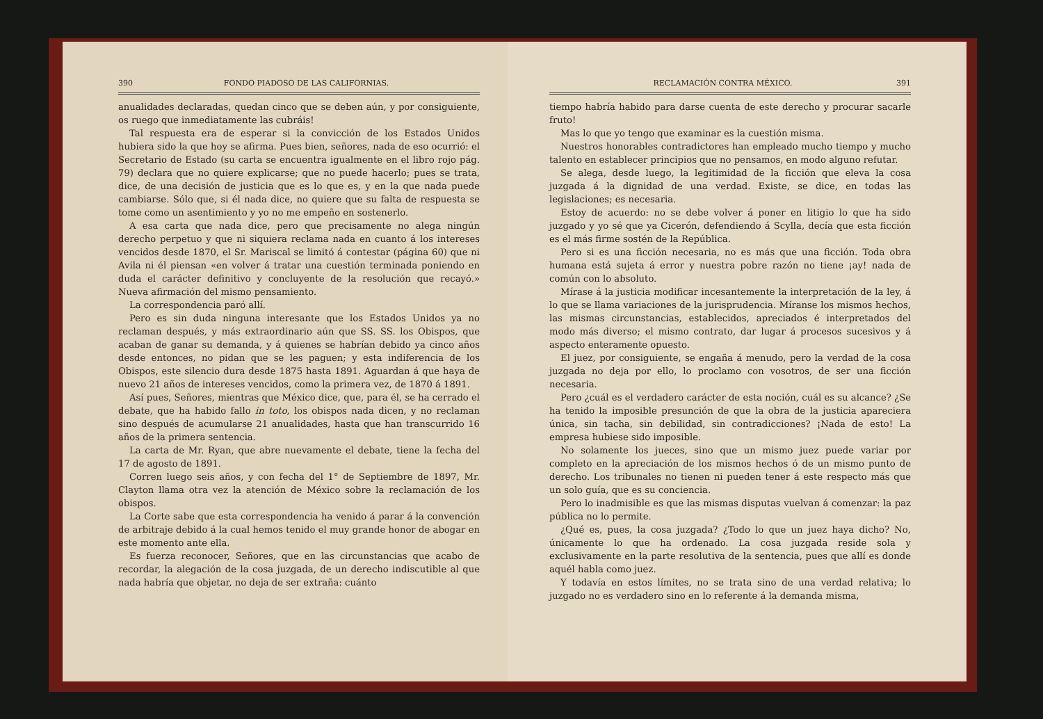390 FONDO PIADOSO DE LAS CALIFORNIAS.
anualidades declaradas, quedan cinco que se deben aún, y por consiguiente, os ruego que inmediatamente las cubráis!
Tal respuesta era de esperar si la convicción de los Estados Unidos hubiera sido la que hoy se afirma. Pues bien, señores, nada de eso ocurrió: el Secretario de Estado (su carta se encuentra igualmente en el libro rojo pág. 79) declara que no quiere explicarse; que no puede hacerlo; pues se trata, dice, de una decisión de justicia que es lo que es, y en la que nada puede cambiarse. Sólo que, si él nada dice, no quiere que su falta de respuesta se tome como un asentimiento y yo no me empeño en sostenerlo.
A esa carta que nada dice, pero que precisamente no alega ningún derecho perpetuo y que ni siquiera reclama nada en cuanto á los intereses vencidos desde 1870, el Sr. Mariscal se limitó á contestar (página 60) que ni Avila ni él piensan «en volver á tratar una cuestión terminada poniendo en duda el carácter definitivo y concluyente de la resolución que recayó.» Nueva afirmación del mismo pensamiento.
La correspondencia paró allí.
Pero es sin duda ninguna interesante que los Estados Unidos ya no reclaman después, y más extraordinario aún que SS. SS. los Obispos, que acaban de ganar su demanda, y á quienes se habrían debido ya cinco años desde entonces, no pidan que se les paguen; y esta indiferencia de los Obispos, este silencio dura desde 1875 hasta 1891. Aguardan á que haya de nuevo 21 años de intereses vencidos, como la primera vez, de 1870 á 1891.
Así pues, Señores, mientras que México dice, que, para él, se ha cerrado el debate, que ha habido fallo in toto, los obispos nada dicen, y no reclaman sino después de acumularse 21 anualidades, hasta que han transcurrido 16 años de la primera sentencia.
La carta de Mr. Ryan, que abre nuevamente el debate, tiene la fecha del 17 de agosto de 1891.
Corren luego seis años, y con fecha del 1° de Septiembre de 1897, Mr. Clayton llama otra vez la atención de México sobre la reclamación de los obispos.
La Corte sabe que esta correspondencia ha venido á parar á la convención de arbitraje debido á la cual hemos tenido el muy grande honor de abogar en este momento ante ella.
Es fuerza reconocer, Señores, que en las circunstancias que acabo de recordar, la alegación de la cosa juzgada, de un derecho indiscutible al que nada habría que objetar, no deja de ser extraña: cuánto
RECLAMACIÓN CONTRA MÉXICO. 391
tiempo habría habido para darse cuenta de este derecho y procurar sacarle fruto!
Mas lo que yo tengo que examinar es la cuestión misma.
Nuestros honorables contradictores han empleado mucho tiempo y mucho talento en establecer principios que no pensamos, en modo alguno refutar.
Se alega, desde luego, la legitimidad de la ficción que eleva la cosa juzgada á la dignidad de una verdad. Existe, se dice, en todas las legislaciones; es necesaria.
Estoy de acuerdo: no se debe volver á poner en litigio lo que ha sido juzgado y yo sé que ya Cicerón, defendiendo á Scylla, decía que esta ficción es el más firme sostén de la República.
Pero si es una ficción necesaria, no es más que una ficción. Toda obra humana está sujeta á error y nuestra pobre razón no tiene ¡ay! nada de común con lo absoluto.
Mírase á la justicia modificar incesantemente la interpretación de la ley, á lo que se llama variaciones de la jurisprudencia. Míranse los mismos hechos, las mismas circunstancias, establecidos, apreciados é interpretados del modo más diverso; el mismo contrato, dar lugar á procesos sucesivos y á aspecto enteramente opuesto.
El juez, por consiguiente, se engaña á menudo, pero la verdad de la cosa juzgada no deja por ello, lo proclamo con vosotros, de ser una ficción necesaria.
Pero ¿cuál es el verdadero carácter de esta noción, cuál es su alcance? ¿Se ha tenido la imposible presunción de que la obra de la justicia apareciera única, sin tacha, sin debilidad, sin contradicciones? ¡Nada de esto! La empresa hubiese sido imposible.
No solamente los jueces, sino que un mismo juez puede variar por completo en la apreciación de los mismos hechos ó de un mismo punto de derecho. Los tribunales no tienen ni pueden tener á este respecto más que un solo guía, que es su conciencia.
Pero lo inadmisible es que las mismas disputas vuelvan á comenzar: la paz pública no lo permite.
¿Qué es, pues, la cosa juzgada? ¿Todo lo que un juez haya dicho? No, únicamente lo que ha ordenado. La cosa juzgada reside sola y exclusivamente en la parte resolutiva de la sentencia, pues que allí es donde aquél habla como juez.
Y todavía en estos límites, no se trata sino de una verdad relativa; lo juzgado no es verdadero sino en lo referente á la demanda misma,